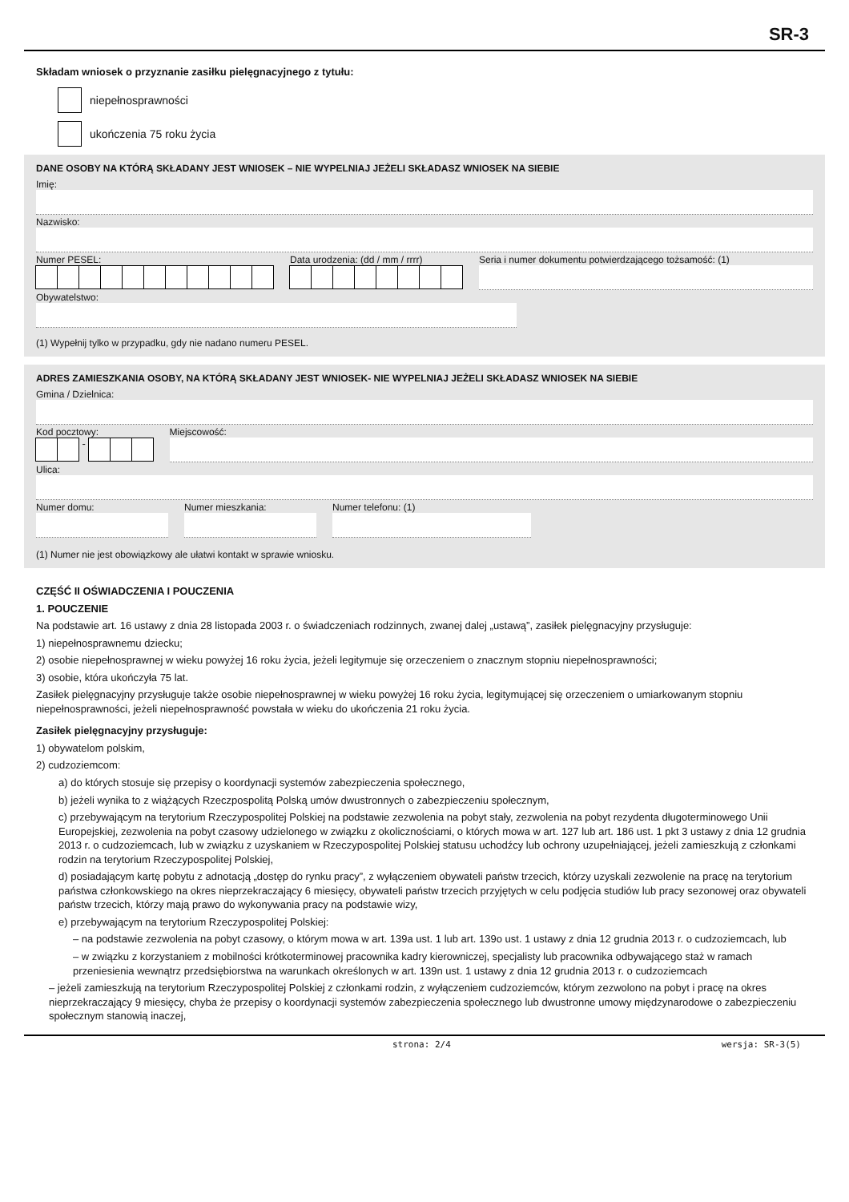SR-3
Składam wniosek o przyznanie zasiłku pielęgnacyjnego z tytułu:
niepełnosprawności
ukończenia 75 roku życia
DANE OSOBY NA KTÓRĄ SKŁADANY JEST WNIOSEK – NIE WYPELNIAJ JEŻELI SKŁADASZ WNIOSEK NA SIEBIE
Imię:
Nazwisko:
Numer PESEL: Data urodzenia: (dd / mm / rrrr)
Seria i numer dokumentu potwierdzającego tożsamość: (1)
Obywatelstwo:
(1) Wypełnij tylko w przypadku, gdy nie nadano numeru PESEL.
ADRES ZAMIESZKANIA OSOBY, NA KTÓRĄ SKŁADANY JEST WNIOSEK- NIE WYPELNIAJ JEŻELI SKŁADASZ WNIOSEK NA SIEBIE
Gmina / Dzielnica:
Kod pocztowy:
-
Miejscowość:
Ulica:
Numer domu: Numer mieszkania: Numer telefonu: (1)
(1) Numer nie jest obowiązkowy ale ułatwi kontakt w sprawie wniosku.
CZĘŚĆ II OŚWIADCZENIA I POUCZENIA
1. POUCZENIE
Na podstawie art. 16 ustawy z dnia 28 listopada 2003 r. o świadczeniach rodzinnych, zwanej dalej „ustawą”, zasiłek pielęgnacyjny przysługuje:
1) niepełnosprawnemu dziecku;
2) osobie niepełnosprawnej w wieku powyżej 16 roku życia, jeżeli legitymuje się orzeczeniem o znacznym stopniu niepełnosprawności;
3) osobie, która ukończyła 75 lat.
Zasiłek pielęgnacyjny przysługuje także osobie niepełnosprawnej w wieku powyżej 16 roku życia, legitymującej się orzeczeniem o umiarkowanym stopniu niepełnosprawności, jeżeli niepełnosprawność powstała w wieku do ukończenia 21 roku życia.
Zasiłek pielęgnacyjny przysługuje:
1) obywatelom polskim,
2) cudzoziemcom:
a) do których stosuje się przepisy o koordynacji systemów zabezpieczenia społecznego,
b) jeżeli wynika to z wiążących Rzeczpospolitą Polską umów dwustronnych o zabezpieczeniu społecznym,
c) przebywającym na terytorium Rzeczypospolitej Polskiej na podstawie zezwolenia na pobyt stały, zezwolenia na pobyt rezydenta długoterminowego Unii Europejskiej, zezwolenia na pobyt czasowy udzielonego w związku z okolicznościami, o których mowa w art. 127 lub art. 186 ust. 1 pkt 3 ustawy z dnia 12 grudnia 2013 r. o cudzoziemcach, lub w związku z uzyskaniem w Rzeczypospolitej Polskiej statusu uchodźcy lub ochrony uzupełniającej, jeżeli zamieszkują z członkami rodzin na terytorium Rzeczypospolitej Polskiej,
d) posiadającym kartę pobytu z adnotacją „dostęp do rynku pracy”, z wyłączeniem obywateli państw trzecich, którzy uzyskali zezwolenie na pracę na terytorium państwa członkowskiego na okres nieprzekraczający 6 miesięcy, obywateli państw trzecich przyjętych w celu podjęcia studiów lub pracy sezonowej oraz obywateli państw trzecich, którzy mają prawo do wykonywania pracy na podstawie wizy,
e) przebywającym na terytorium Rzeczypospolitej Polskiej:
– na podstawie zezwolenia na pobyt czasowy, o którym mowa w art. 139a ust. 1 lub art. 139o ust. 1 ustawy z dnia 12 grudnia 2013 r. o cudzoziemcach, lub
– w związku z korzystaniem z mobilności krótkoterminowej pracownika kadry kierowniczej, specjalisty lub pracownika odbywającego staż w ramach przeniesienia wewnątrz przedsiębiorstwa na warunkach określonych w art. 139n ust. 1 ustawy z dnia 12 grudnia 2013 r. o cudzoziemcach
– jeżeli zamieszkują na terytorium Rzeczypospolitej Polskiej z członkami rodzin, z wyłączeniem cudzoziemców, którym zezwolono na pobyt i pracę na okres nieprzekraczający 9 miesięcy, chyba że przepisy o koordynacji systemów zabezpieczenia społecznego lub dwustronne umowy międzynarodowe o zabezpieczeniu społecznym stanowią inaczej,
strona: 2/4 wersja: SR-3(5)